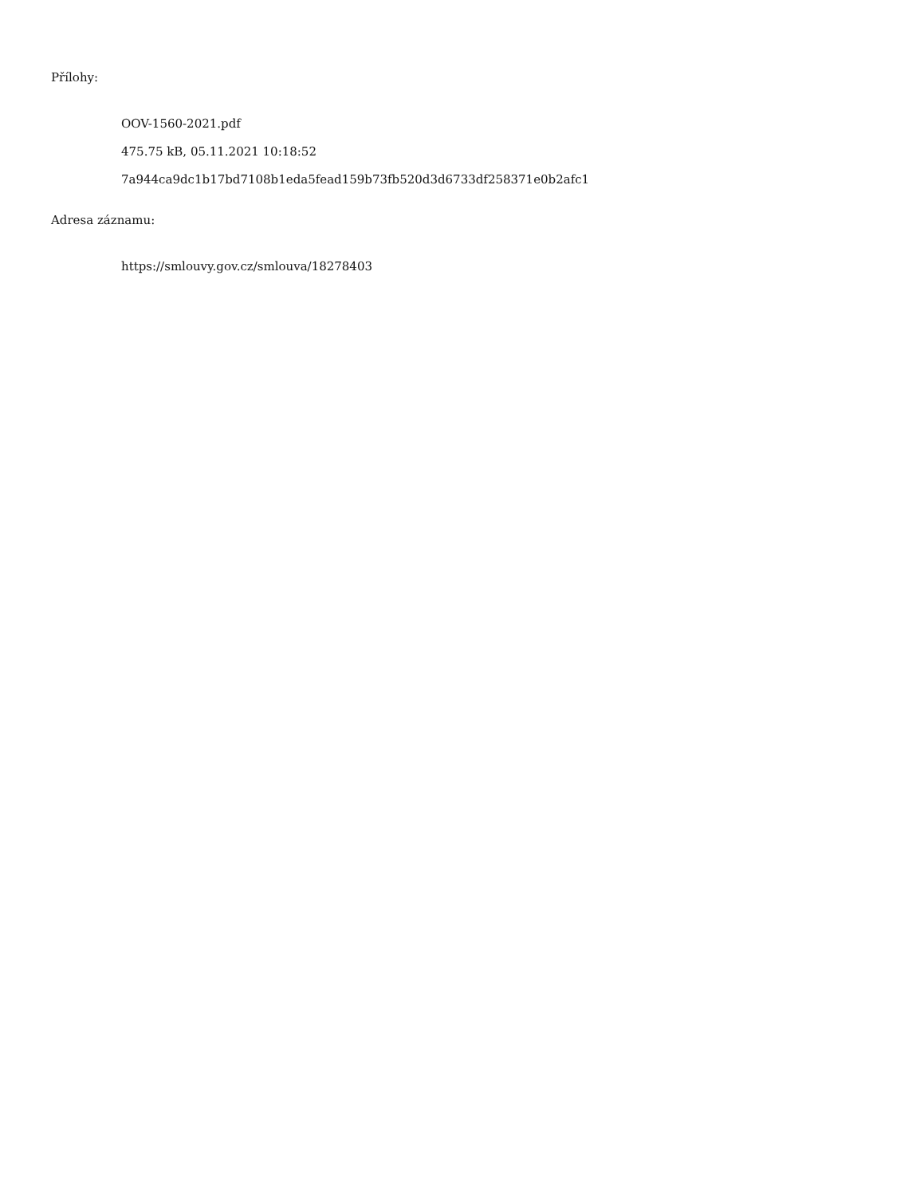Přílohy:
OOV-1560-2021.pdf
475.75 kB, 05.11.2021 10:18:52
7a944ca9dc1b17bd7108b1eda5fead159b73fb520d3d6733df258371e0b2afc1
Adresa záznamu:
https://smlouvy.gov.cz/smlouva/18278403